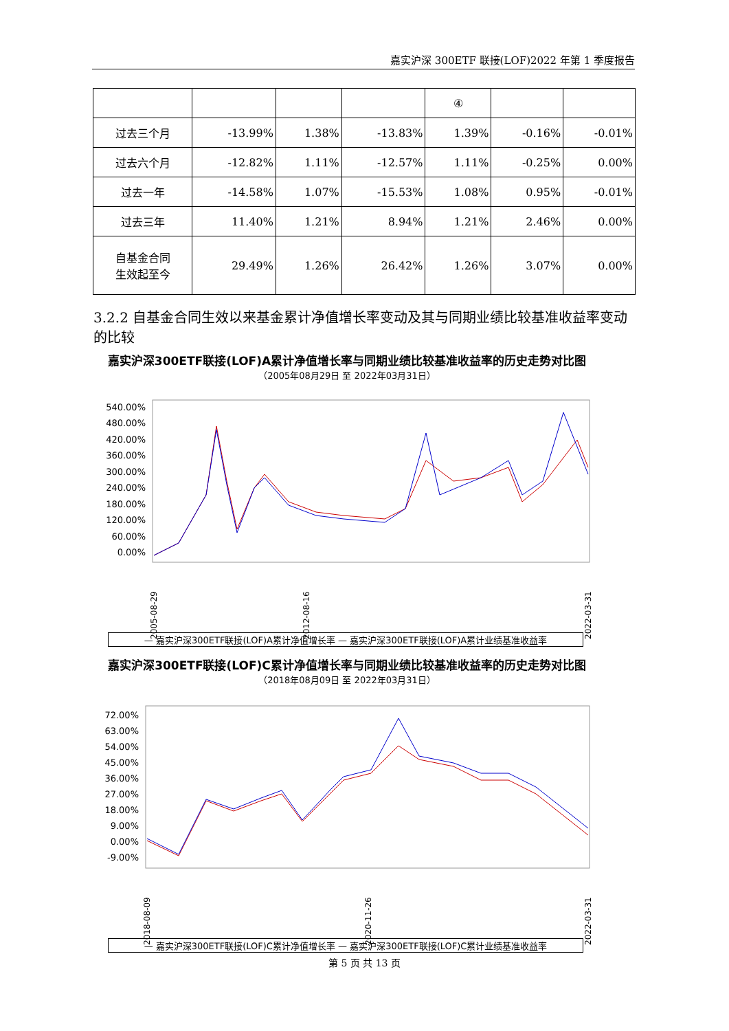嘉实沪深 300ETF 联接(LOF)2022 年第 1 季度报告
| | | | | ④ | | |
| --- | --- | --- | --- | --- | --- | --- |
| 过去三个月 | -13.99% | 1.38% | -13.83% | 1.39% | -0.16% | -0.01% |
| 过去六个月 | -12.82% | 1.11% | -12.57% | 1.11% | -0.25% | 0.00% |
| 过去一年 | -14.58% | 1.07% | -15.53% | 1.08% | 0.95% | -0.01% |
| 过去三年 | 11.40% | 1.21% | 8.94% | 1.21% | 2.46% | 0.00% |
| 自基金合同 生效起至今 | 29.49% | 1.26% | 26.42% | 1.26% | 3.07% | 0.00% |
3.2.2 自基金合同生效以来基金累计净值增长率变动及其与同期业绩比较基准收益率变动的比较
嘉实沪深300ETF联接(LOF)A累计净值增长率与同期业绩比较基准收益率的历史走势对比图
（2005年08月29日 至 2022年03月31日）
540.00%
480.00%
420.00%
360.00%
300.00%
240.00%
180.00%
120.00%
60.00%
0.00%
2005-08-29
2012-08-16
2022-03-31
— 嘉实沪深300ETF联接(LOF)A累计净值增长率 — 嘉实沪深300ETF联接(LOF)A累计业绩基准收益率
嘉实沪深300ETF联接(LOF)C累计净值增长率与同期业绩比较基准收益率的历史走势对比图
（2018年08月09日 至 2022年03月31日）
72.00%
63.00%
54.00%
45.00%
36.00%
27.00%
18.00%
9.00%
0.00%
-9.00%
2018-08-09
2020-11-26
2022-03-31
— 嘉实沪深300ETF联接(LOF)C累计净值增长率 — 嘉实沪深300ETF联接(LOF)C累计业绩基准收益率
第 5 页 共 13 页